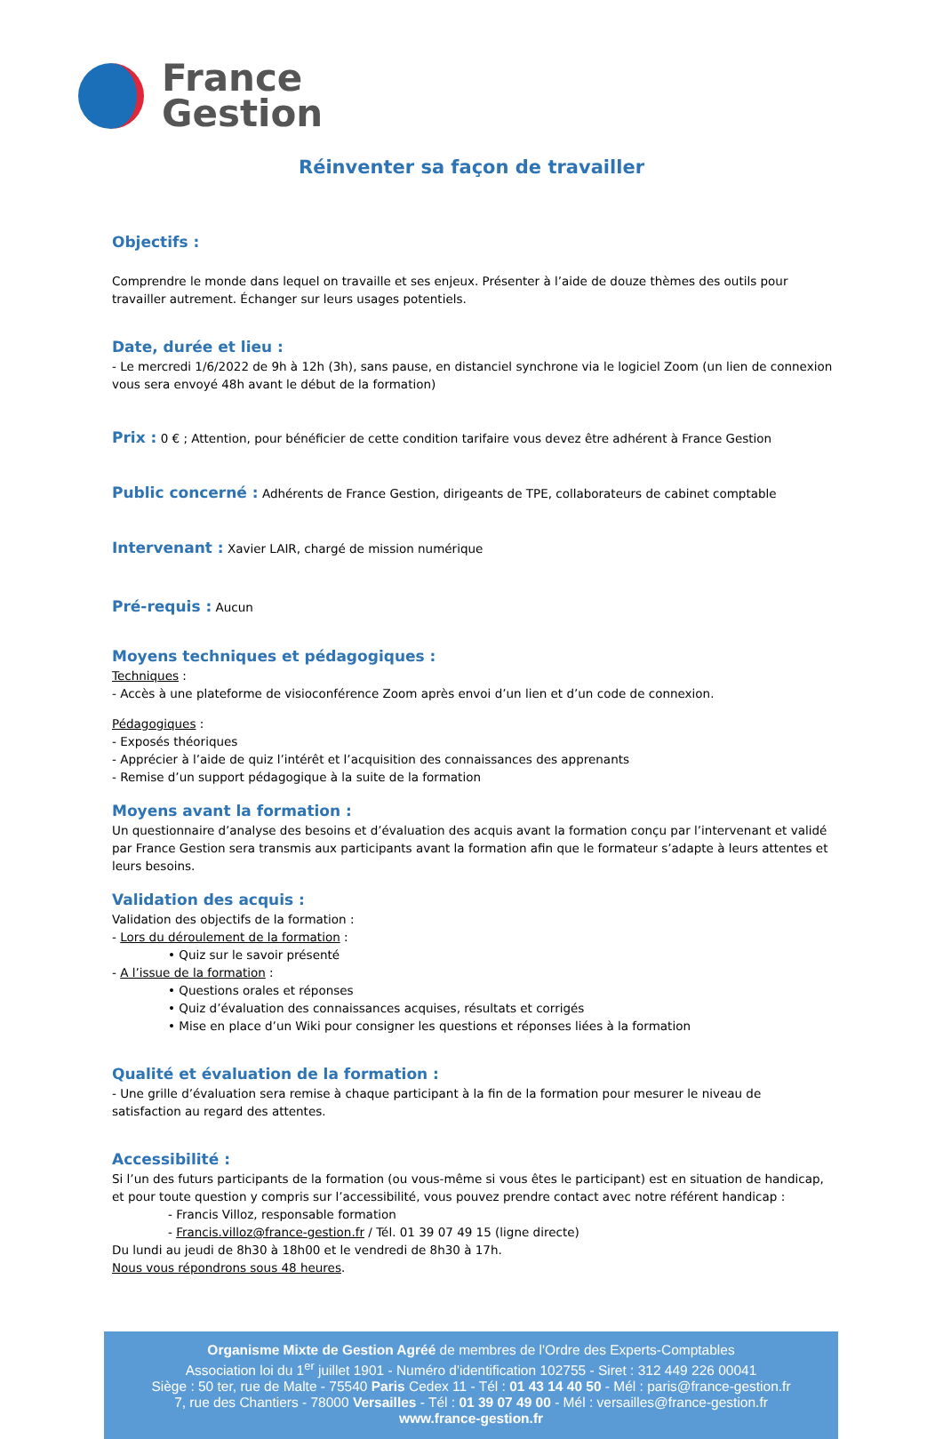France
Gestion
Réinventer sa façon de travailler
Objectifs :
Comprendre le monde dans lequel on travaille et ses enjeux. Présenter à l’aide de douze thèmes des outils pour travailler autrement. Échanger sur leurs usages potentiels.
Date, durée et lieu :
- Le mercredi 1/6/2022 de 9h à 12h (3h), sans pause, en distanciel synchrone via le logiciel Zoom (un lien de connexion vous sera envoyé 48h avant le début de la formation)
Prix :
0 € ; Attention, pour bénéficier de cette condition tarifaire vous devez être adhérent à France Gestion
Public concerné :
Adhérents de France Gestion, dirigeants de TPE, collaborateurs de cabinet comptable
Intervenant :
Xavier LAIR, chargé de mission numérique
Pré-requis :
Aucun
Moyens techniques et pédagogiques :
Techniques :
- Accès à une plateforme de visioconférence Zoom après envoi d’un lien et d’un code de connexion.
Pédagogiques :
- Exposés théoriques
- Apprécier à l’aide de quiz l’intérêt et l’acquisition des connaissances des apprenants
- Remise d’un support pédagogique à la suite de la formation
Moyens avant la formation :
Un questionnaire d’analyse des besoins et d’évaluation des acquis avant la formation conçu par l’intervenant et validé par France Gestion sera transmis aux participants avant la formation afin que le formateur s’adapte à leurs attentes et leurs besoins.
Validation des acquis :
Validation des objectifs de la formation :
- Lors du déroulement de la formation :
• Quiz sur le savoir présenté
- A l’issue de la formation :
• Questions orales et réponses
• Quiz d’évaluation des connaissances acquises, résultats et corrigés
• Mise en place d’un Wiki pour consigner les questions et réponses liées à la formation
Qualité et évaluation de la formation :
- Une grille d’évaluation sera remise à chaque participant à la fin de la formation pour mesurer le niveau de satisfaction au regard des attentes.
Accessibilité :
Si l’un des futurs participants de la formation (ou vous-même si vous êtes le participant) est en situation de handicap, et pour toute question y compris sur l’accessibilité, vous pouvez prendre contact avec notre référent handicap :
- Francis Villoz, responsable formation
- Francis.villoz@france-gestion.fr / Tél. 01 39 07 49 15 (ligne directe)
Du lundi au jeudi de 8h30 à 18h00 et le vendredi de 8h30 à 17h.
Nous vous répondrons sous 48 heures.
Organisme Mixte de Gestion Agréé de membres de l'Ordre des Experts-Comptables
Association loi du 1<sup>er</sup> juillet 1901 - Numéro d'identification 102755 - Siret : 312 449 226 00041
Siège : 50 ter, rue de Malte - 75540 Paris Cedex 11 - Tél : 01 43 14 40 50 - Mél : paris@france-gestion.fr
7, rue des Chantiers - 78000 Versailles - Tél : 01 39 07 49 00 - Mél : versailles@france-gestion.fr
www.france-gestion.fr